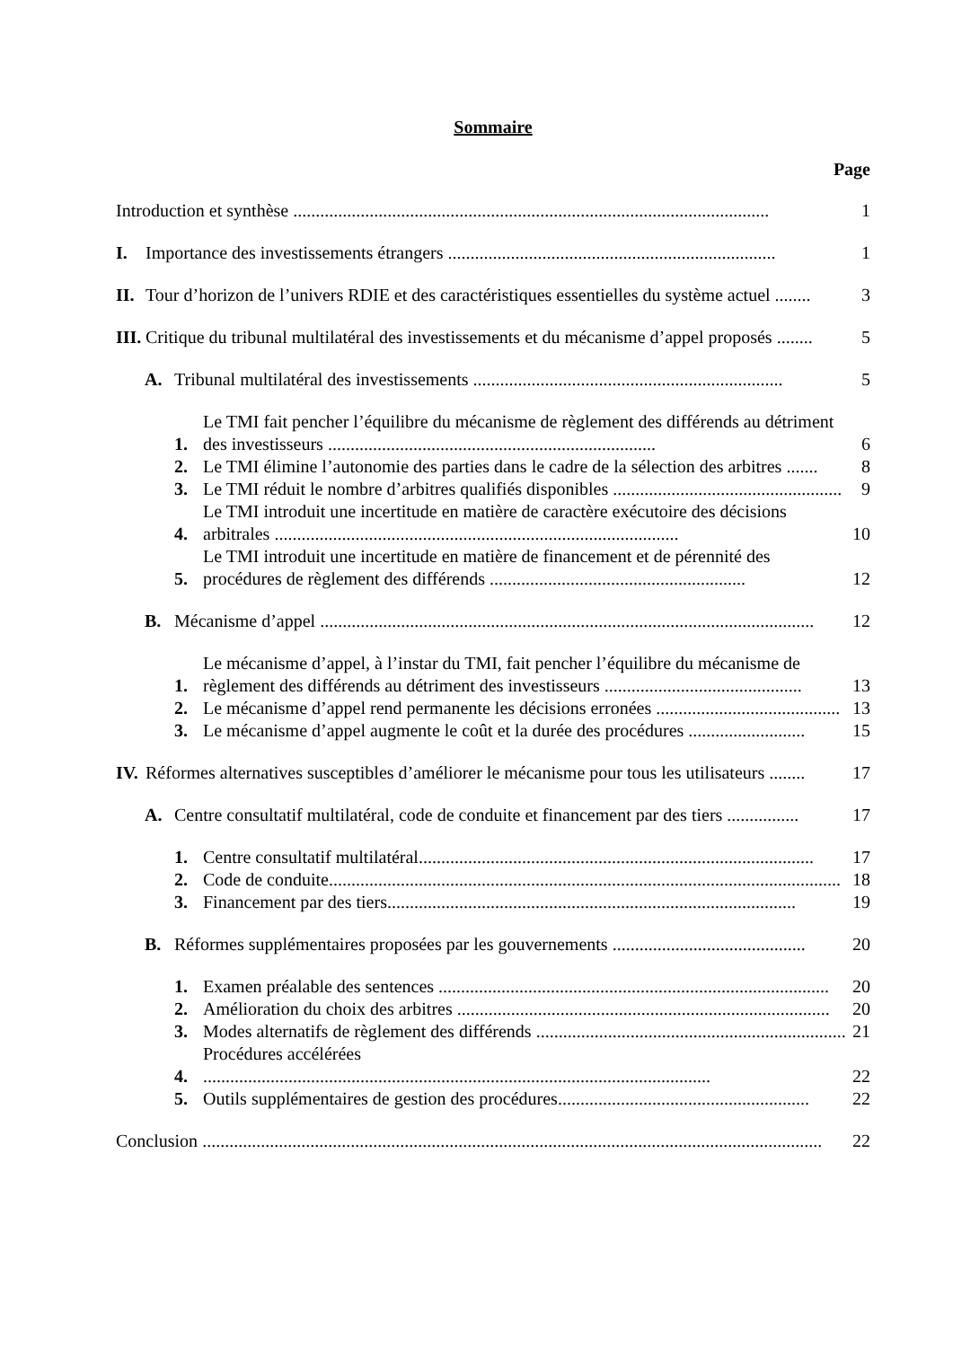Sommaire
Page
Introduction et synthèse .......................................................................................................... 1
I. Importance des investissements étrangers ......................................................................... 1
II. Tour d’horizon de l’univers RDIE et des caractéristiques essentielles du système actuel ........ 3
III. Critique du tribunal multilatéral des investissements et du mécanisme d’appel proposés ........ 5
A. Tribunal multilatéral des investissements ..................................................................... 5
1. Le TMI fait pencher l’équilibre du mécanisme de règlement des différends au détriment des investisseurs ......................................................................... 6
2. Le TMI élimine l’autonomie des parties dans le cadre de la sélection des arbitres ....... 8
3. Le TMI réduit le nombre d’arbitres qualifiés disponibles ................................................... 9
4. Le TMI introduit une incertitude en matière de caractère exécutoire des décisions arbitrales .......................................................................................... 10
5. Le TMI introduit une incertitude en matière de financement et de pérennité des procédures de règlement des différends ......................................................... 12
B. Mécanisme d’appel .............................................................................................................. 12
1. Le mécanisme d’appel, à l’instar du TMI, fait pencher l’équilibre du mécanisme de règlement des différends au détriment des investisseurs ............................................ 13
2. Le mécanisme d’appel rend permanente les décisions erronées ......................................... 13
3. Le mécanisme d’appel augmente le coût et la durée des procédures .......................... 15
IV. Réformes alternatives susceptibles d’améliorer le mécanisme pour tous les utilisateurs ........ 17
A. Centre consultatif multilatéral, code de conduite et financement par des tiers ................ 17
1. Centre consultatif multilatéral........................................................................................ 17
2. Code de conduite.................................................................................................................. 18
3. Financement par des tiers........................................................................................... 19
B. Réformes supplémentaires proposées par les gouvernements ........................................... 20
1. Examen préalable des sentences ....................................................................................... 20
2. Amélioration du choix des arbitres ................................................................................... 20
3. Modes alternatifs de règlement des différends ..................................................................... 21
4. Procédures accélérées ................................................................................................................. 22
5. Outils supplémentaires de gestion des procédures........................................................ 22
Conclusion .......................................................................................................................................... 22